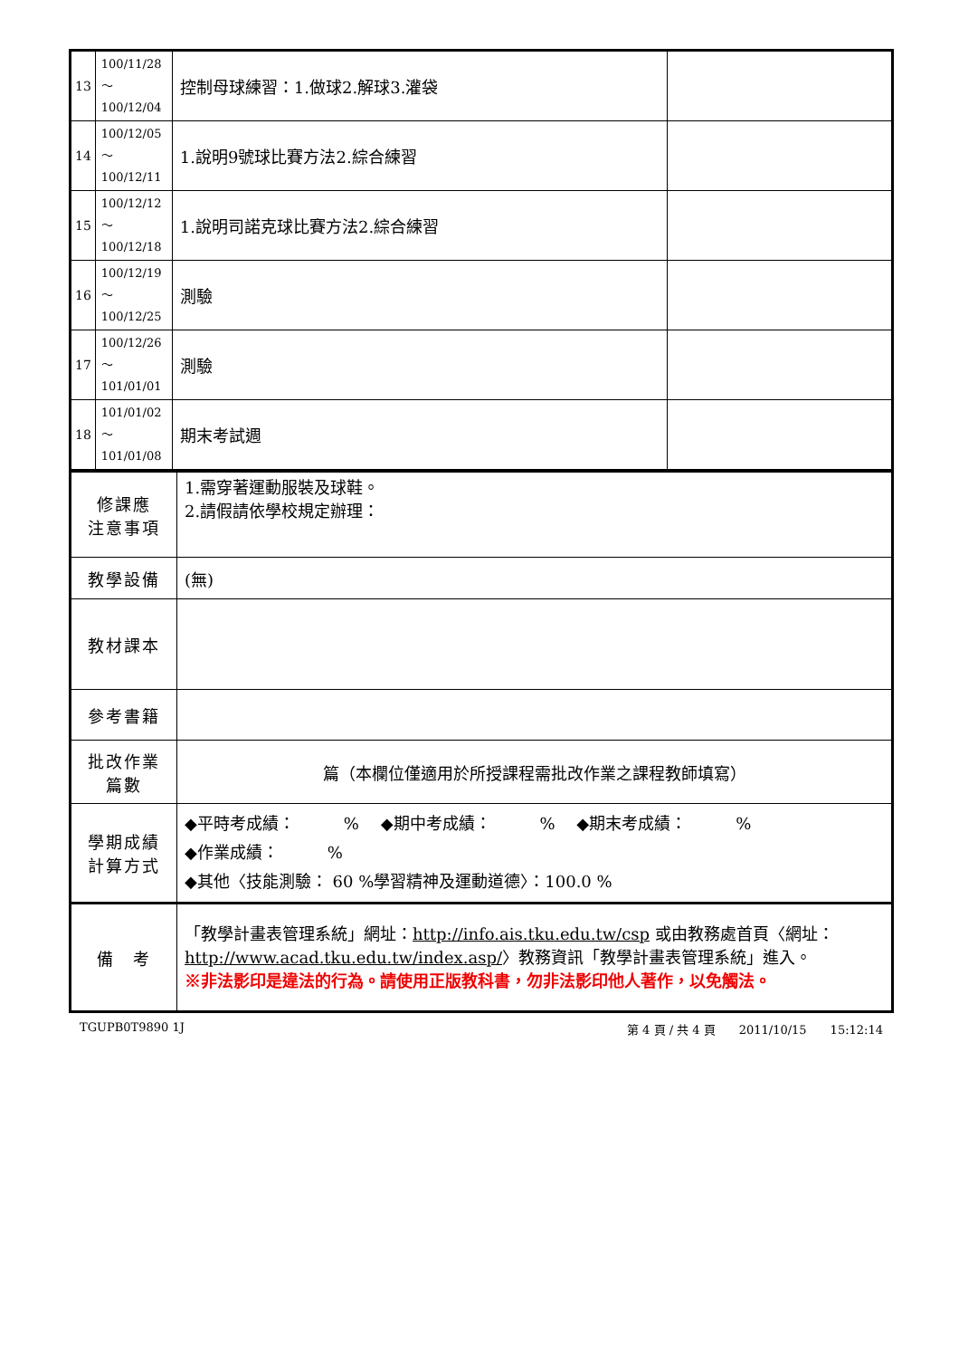| 13 | 100/11/28～ 100/12/04 | 控制母球練習：1.做球2.解球3.灌袋 | |
| 14 | 100/12/05～ 100/12/11 | 1.說明9號球比賽方法2.綜合練習 | |
| 15 | 100/12/12～ 100/12/18 | 1.說明司諾克球比賽方法2.綜合練習 | |
| 16 | 100/12/19～ 100/12/25 | 測驗 | |
| 17 | 100/12/26～ 101/01/01 | 測驗 | |
| 18 | 101/01/02～ 101/01/08 | 期末考試週 | |
| 修課應 注意事項 | 1.需穿著運動服裝及球鞋。 2.請假請依學校規定辦理： |
| 教學設備 | (無) |
| 教材課本 | |
| 參考書籍 | |
| 批改作業 篇數 | 篇（本欄位僅適用於所授課程需批改作業之課程教師填寫） |
| 學期成績 計算方式 | ◆平時考成績： % ◆期中考成績： % ◆期末考成績： % ◆作業成績： % ◆其他〈技能測驗： 60 %學習精神及運動道德〉：100.0 % |
| 備 考 | 「教學計畫表管理系統」網址： http://info.ais.tku.edu.tw/csp 或由教務處首頁〈網址： http://www.acad.tku.edu.tw/index.asp/ 〉教務資訊「教學計畫表管理系統」進入。 ※非法影印是違法的行為。請使用正版教科書，勿非法影印他人著作，以免觸法。 |
TGUPB0T9890 1J 第 4 頁 / 共 4 頁　　2011/10/15　　15:12:14